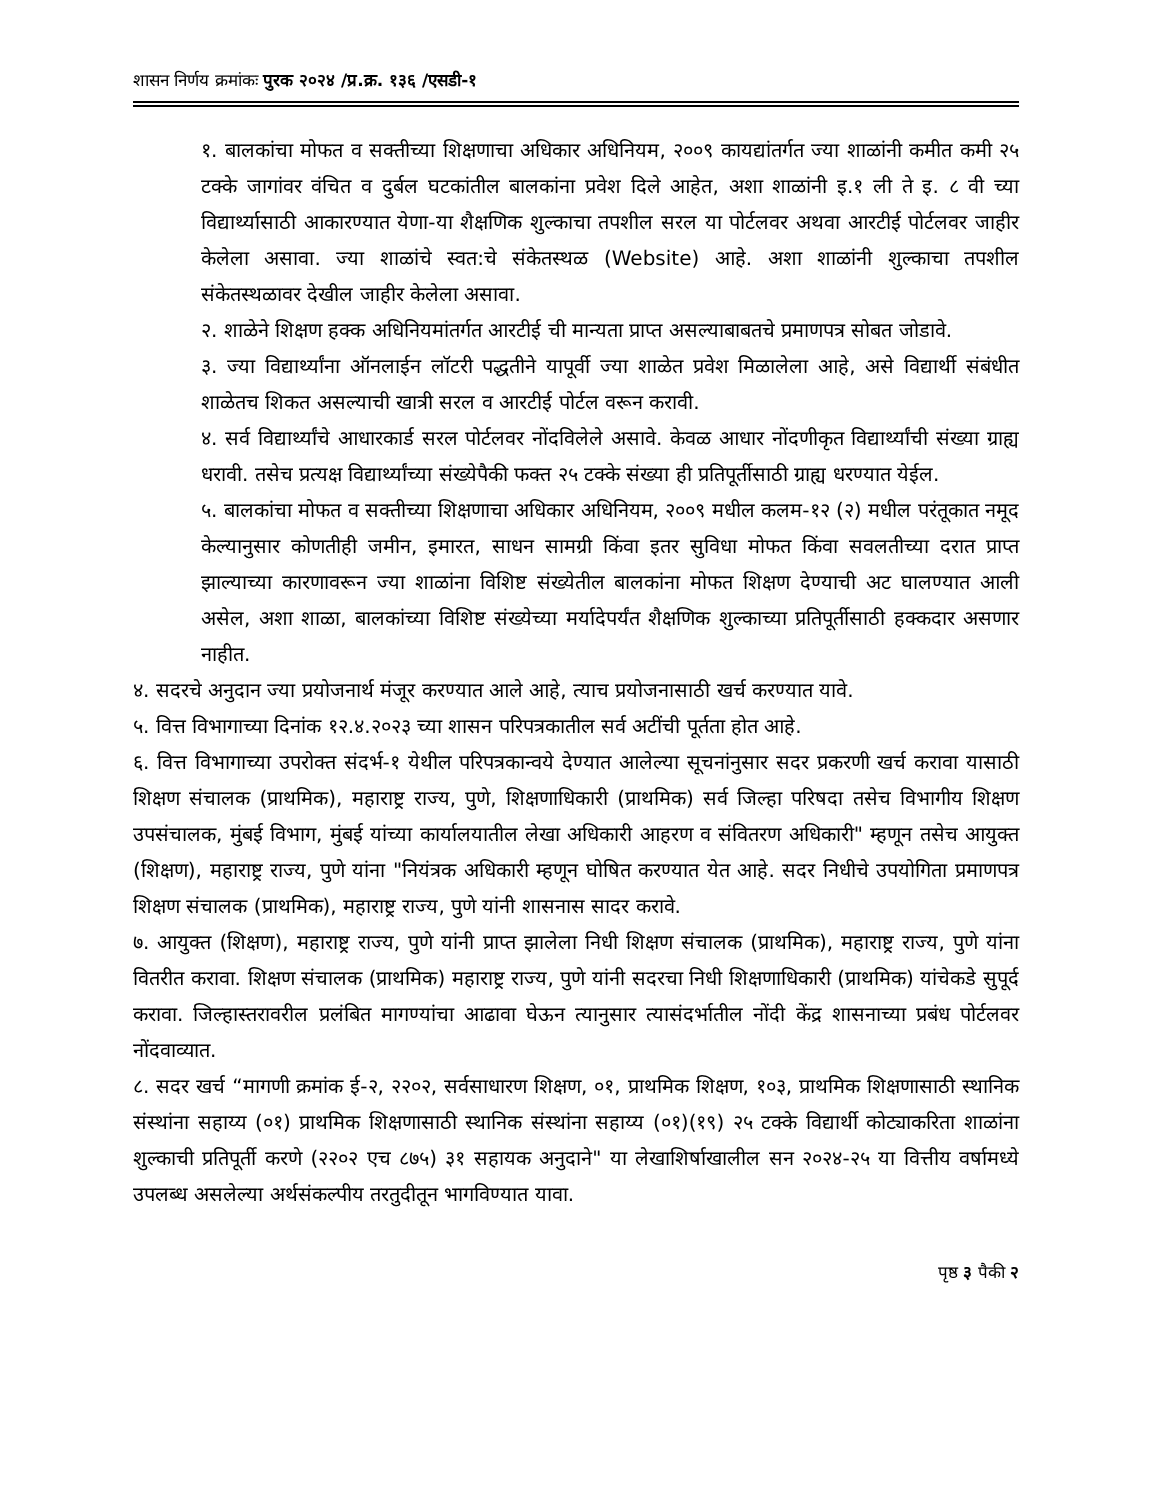शासन निर्णय क्रमांकः पुरक २०२४ /प्र.क्र. १३६ /एसडी-१
१. बालकांचा मोफत व सक्तीच्या शिक्षणाचा अधिकार अधिनियम, २००९ कायद्यांतर्गत ज्या शाळांनी कमीत कमी २५ टक्के जागांवर वंचित व दुर्बल घटकांतील बालकांना प्रवेश दिले आहेत, अशा शाळांनी इ.१ ली ते इ. ८ वी च्या विद्यार्थ्यासाठी आकारण्यात येणा-या शैक्षणिक शुल्काचा तपशील सरल या पोर्टलवर अथवा आरटीई पोर्टलवर जाहीर केलेला असावा. ज्या शाळांचे स्वत:चे संकेतस्थळ (Website) आहे. अशा शाळांनी शुल्काचा तपशील संकेतस्थळावर देखील जाहीर केलेला असावा.
२. शाळेने शिक्षण हक्क अधिनियमांतर्गत आरटीई ची मान्यता प्राप्त असल्याबाबतचे प्रमाणपत्र सोबत जोडावे.
३. ज्या विद्यार्थ्यांना ऑनलाईन लॉटरी पद्धतीने यापूर्वी ज्या शाळेत प्रवेश मिळालेला आहे, असे विद्यार्थी संबंधीत शाळेतच शिकत असल्याची खात्री सरल व आरटीई पोर्टल वरून करावी.
४. सर्व विद्यार्थ्यांचे आधारकार्ड सरल पोर्टलवर नोंदविलेले असावे. केवळ आधार नोंदणीकृत विद्यार्थ्यांची संख्या ग्राह्य धरावी. तसेच प्रत्यक्ष विद्यार्थ्यांच्या संख्येपैकी फक्त २५ टक्के संख्या ही प्रतिपूर्तीसाठी ग्राह्य धरण्यात येईल.
५. बालकांचा मोफत व सक्तीच्या शिक्षणाचा अधिकार अधिनियम, २००९ मधील कलम-१२ (२) मधील परंतूकात नमूद केल्यानुसार कोणतीही जमीन, इमारत, साधन सामग्री किंवा इतर सुविधा मोफत किंवा सवलतीच्या दरात प्राप्त झाल्याच्या कारणावरून ज्या शाळांना विशिष्ट संख्येतील बालकांना मोफत शिक्षण देण्याची अट घालण्यात आली असेल, अशा शाळा, बालकांच्या विशिष्ट संख्येच्या मर्यादेपर्यंत शैक्षणिक शुल्काच्या प्रतिपूर्तीसाठी हक्कदार असणार नाहीत.
४. सदरचे अनुदान ज्या प्रयोजनार्थ मंजूर करण्यात आले आहे, त्याच प्रयोजनासाठी खर्च करण्यात यावे.
५. वित्त विभागाच्या दिनांक १२.४.२०२३ च्या शासन परिपत्रकातील सर्व अटींची पूर्तता होत आहे.
६. वित्त विभागाच्या उपरोक्त संदर्भ-१ येथील परिपत्रकान्वये देण्यात आलेल्या सूचनांनुसार सदर प्रकरणी खर्च करावा यासाठी शिक्षण संचालक (प्राथमिक), महाराष्ट्र राज्य, पुणे, शिक्षणाधिकारी (प्राथमिक) सर्व जिल्हा परिषदा तसेच विभागीय शिक्षण उपसंचालक, मुंबई विभाग, मुंबई यांच्या कार्यालयातील लेखा अधिकारी आहरण व संवितरण अधिकारी" म्हणून तसेच आयुक्त (शिक्षण), महाराष्ट्र राज्य, पुणे यांना "नियंत्रक अधिकारी म्हणून घोषित करण्यात येत आहे. सदर निधीचे उपयोगिता प्रमाणपत्र शिक्षण संचालक (प्राथमिक), महाराष्ट्र राज्य, पुणे यांनी शासनास सादर करावे.
७. आयुक्त (शिक्षण), महाराष्ट्र राज्य, पुणे यांनी प्राप्त झालेला निधी शिक्षण संचालक (प्राथमिक), महाराष्ट्र राज्य, पुणे यांना वितरीत करावा. शिक्षण संचालक (प्राथमिक) महाराष्ट्र राज्य, पुणे यांनी सदरचा निधी शिक्षणाधिकारी (प्राथमिक) यांचेकडे सुपूर्द करावा. जिल्हास्तरावरील प्रलंबित मागण्यांचा आढावा घेऊन त्यानुसार त्यासंदर्भातील नोंदी केंद्र शासनाच्या प्रबंध पोर्टलवर नोंदवाव्यात.
८. सदर खर्च “मागणी क्रमांक ई-२, २२०२, सर्वसाधारण शिक्षण, ०१, प्राथमिक शिक्षण, १०३, प्राथमिक शिक्षणासाठी स्थानिक संस्थांना सहाय्य (०१) प्राथमिक शिक्षणासाठी स्थानिक संस्थांना सहाय्य (०१)(१९) २५ टक्के विद्यार्थी कोट्याकरिता शाळांना शुल्काची प्रतिपूर्ती करणे (२२०२ एच ८७५) ३१ सहायक अनुदाने" या लेखाशिर्षाखालील सन २०२४-२५ या वित्तीय वर्षामध्ये उपलब्ध असलेल्या अर्थसंकल्पीय तरतुदीतून भागविण्यात यावा.
पृष्ठ ३ पैकी २